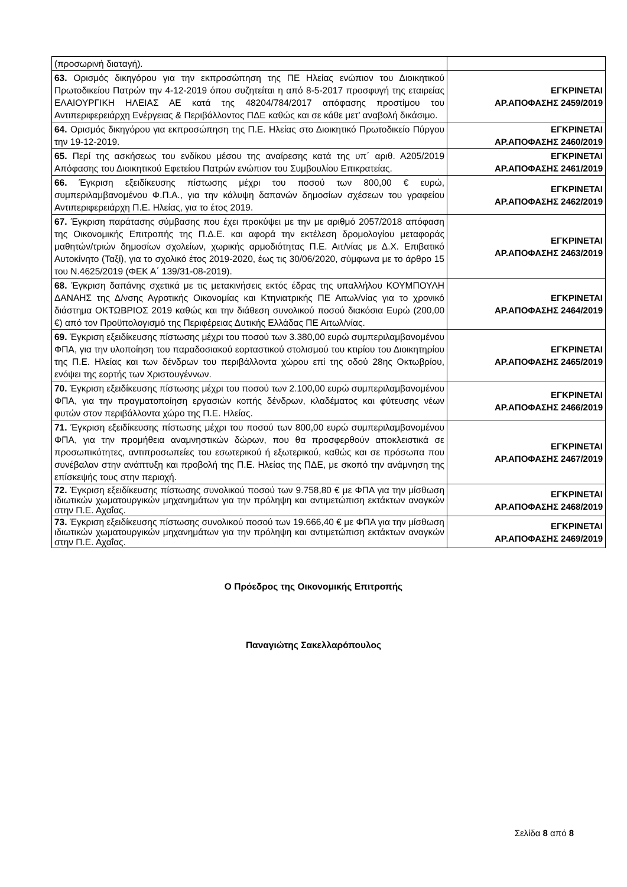| (προσωρινή διαταγή). | |
| 63. Ορισμός δικηγόρου για την εκπροσώπηση της ΠΕ Ηλείας ενώπιον του Διοικητικού Πρωτοδικείου Πατρών την 4-12-2019 όπου συζητείται η από 8-5-2017 προσφυγή της εταιρείας ΕΛΑΙΟΥΡΓΙΚΗ ΗΛΕΙΑΣ ΑΕ κατά της 48204/784/2017 απόφασης προστίμου του Αντιπεριφερειάρχη Ενέργειας & Περιβάλλοντος ΠΔΕ καθώς και σε κάθε μετ’ αναβολή δικάσιμο. | ΕΓΚΡΙΝΕΤΑΙ ΑΡ.ΑΠΟΦΑΣΗΣ 2459/2019 |
| 64. Ορισμός δικηγόρου για εκπροσώπηση της Π.Ε. Ηλείας στο Διοικητικό Πρωτοδικείο Πύργου την 19-12-2019. | ΕΓΚΡΙΝΕΤΑΙ ΑΡ.ΑΠΟΦΑΣΗΣ 2460/2019 |
| 65. Περί της ασκήσεως του ενδίκου μέσου της αναίρεσης κατά της υπ΄ αριθ. Α205/2019 Απόφασης του Διοικητικού Εφετείου Πατρών ενώπιον του Συμβουλίου Επικρατείας. | ΕΓΚΡΙΝΕΤΑΙ ΑΡ.ΑΠΟΦΑΣΗΣ 2461/2019 |
| 66. Έγκριση εξειδίκευσης πίστωσης μέχρι του ποσού των 800,00 € ευρώ, συμπεριλαμβανομένου Φ.Π.Α., για την κάλυψη δαπανών δημοσίων σχέσεων του γραφείου Αντιπεριφερειάρχη Π.Ε. Ηλείας, για το έτος 2019. | ΕΓΚΡΙΝΕΤΑΙ ΑΡ.ΑΠΟΦΑΣΗΣ 2462/2019 |
| 67. Έγκριση παράτασης σύμβασης που έχει προκύψει με την με αριθμό 2057/2018 απόφαση της Οικονομικής Επιτροπής της Π.Δ.Ε. και αφορά την εκτέλεση δρομολογίου μεταφοράς μαθητών/τριών δημοσίων σχολείων, χωρικής αρμοδιότητας Π.Ε. Αιτ/νίας με Δ.Χ. Επιβατικό Αυτοκίνητο (Ταξί), για το σχολικό έτος 2019-2020, έως τις 30/06/2020, σύμφωνα με το άρθρο 15 του Ν.4625/2019 (ΦΕΚ Α΄ 139/31-08-2019). | ΕΓΚΡΙΝΕΤΑΙ ΑΡ.ΑΠΟΦΑΣΗΣ 2463/2019 |
| 68. Έγκριση δαπάνης σχετικά με τις μετακινήσεις εκτός έδρας της υπαλλήλου ΚΟΥΜΠΟΥΛΗ ΔΑΝΑΗΣ της Δ/νσης Αγροτικής Οικονομίας και Κτηνιατρικής ΠΕ Αιτωλ/νίας για το χρονικό διάστημα ΟΚΤΩΒΡΙΟΣ 2019 καθώς και την διάθεση συνολικού ποσού διακόσια Ευρώ (200,00 €) από τον Προϋπολογισμό της Περιφέρειας Δυτικής Ελλάδας ΠΕ Αιτωλ/νίας. | ΕΓΚΡΙΝΕΤΑΙ ΑΡ.ΑΠΟΦΑΣΗΣ 2464/2019 |
| 69. Έγκριση εξειδίκευσης πίστωσης μέχρι του ποσού των 3.380,00 ευρώ συμπεριλαμβανομένου ΦΠΑ, για την υλοποίηση του παραδοσιακού εορταστικού στολισμού του κτιρίου του Διοικητηρίου της Π.Ε. Ηλείας και των δένδρων του περιβάλλοντα χώρου επί της οδού 28ης Οκτωβρίου, ενόψει της εορτής των Χριστουγέννων. | ΕΓΚΡΙΝΕΤΑΙ ΑΡ.ΑΠΟΦΑΣΗΣ 2465/2019 |
| 70. Έγκριση εξειδίκευσης πίστωσης μέχρι του ποσού των 2.100,00 ευρώ συμπεριλαμβανομένου ΦΠΑ, για την πραγματοποίηση εργασιών κοπής δένδρων, κλαδέματος και φύτευσης νέων φυτών στον περιβάλλοντα χώρο της Π.Ε. Ηλείας. | ΕΓΚΡΙΝΕΤΑΙ ΑΡ.ΑΠΟΦΑΣΗΣ 2466/2019 |
| 71. Έγκριση εξειδίκευσης πίστωσης μέχρι του ποσού των 800,00 ευρώ συμπεριλαμβανομένου ΦΠΑ, για την προμήθεια αναμνηστικών δώρων, που θα προσφερθούν αποκλειστικά σε προσωπικότητες, αντιπροσωπείες του εσωτερικού ή εξωτερικού, καθώς και σε πρόσωπα που συνέβαλαν στην ανάπτυξη και προβολή της Π.Ε. Ηλείας της ΠΔΕ, με σκοπό την ανάμνηση της επίσκεψής τους στην περιοχή. | ΕΓΚΡΙΝΕΤΑΙ ΑΡ.ΑΠΟΦΑΣΗΣ 2467/2019 |
| 72. Έγκριση εξειδίκευσης πίστωσης συνολικού ποσού των 9.758,80 € με ΦΠΑ για την μίσθωση ιδιωτικών χωματουργικών μηχανημάτων για την πρόληψη και αντιμετώπιση εκτάκτων αναγκών στην Π.Ε. Αχαΐας. | ΕΓΚΡΙΝΕΤΑΙ ΑΡ.ΑΠΟΦΑΣΗΣ 2468/2019 |
| 73. Έγκριση εξειδίκευσης πίστωσης συνολικού ποσού των 19.666,40 € με ΦΠΑ για την μίσθωση ιδιωτικών χωματουργικών μηχανημάτων για την πρόληψη και αντιμετώπιση εκτάκτων αναγκών στην Π.Ε. Αχαΐας. | ΕΓΚΡΙΝΕΤΑΙ ΑΡ.ΑΠΟΦΑΣΗΣ 2469/2019 |
Ο Πρόεδρος της Οικονομικής Επιτροπής
Παναγιώτης Σακελλαρόπουλος
Σελίδα 8 από 8